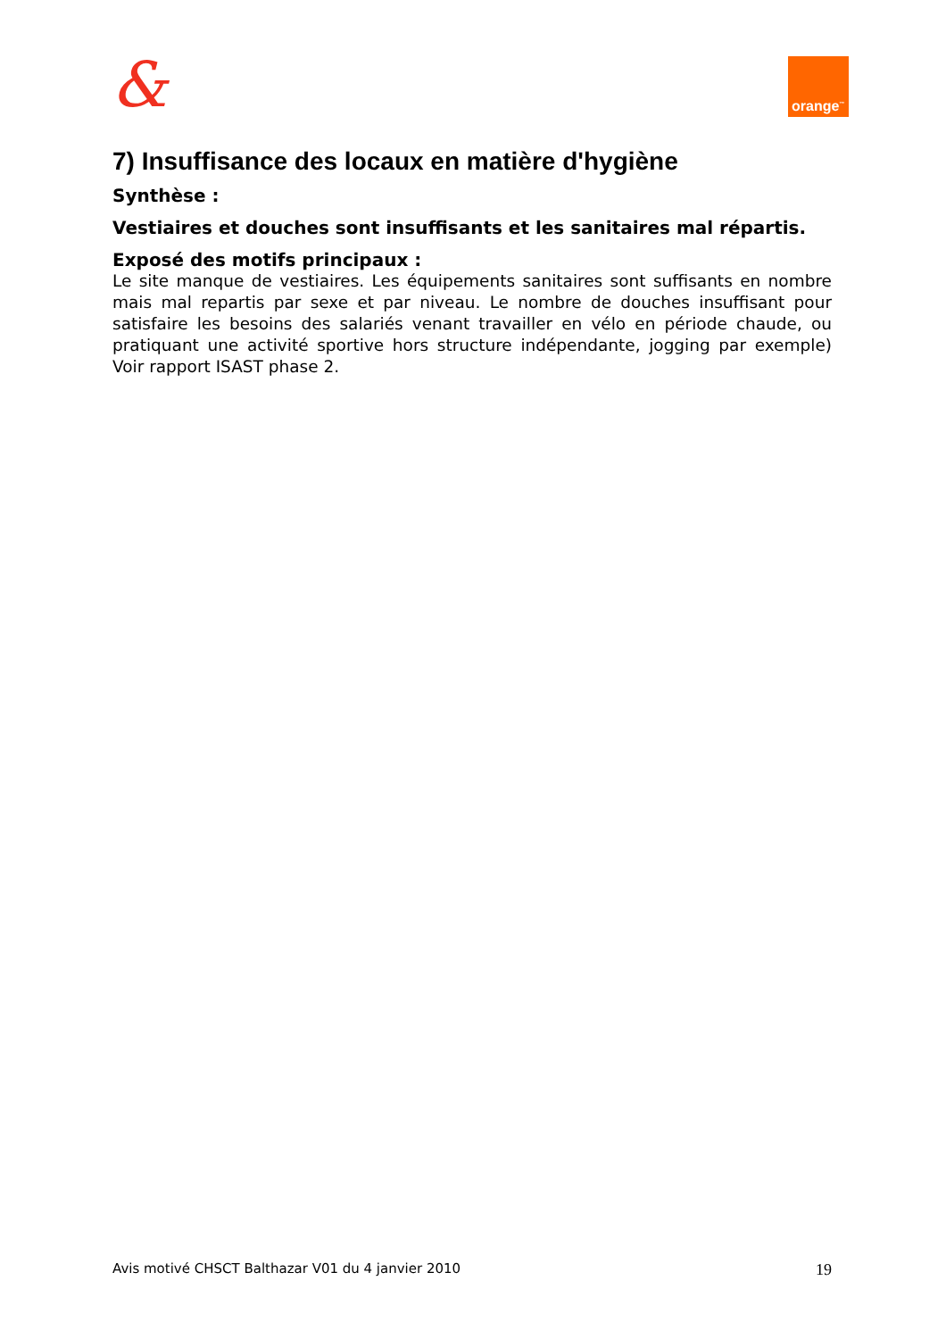& orange<sup>™</sup>
7) Insuffisance des locaux en matière d'hygiène
Synthèse :
Vestiaires et douches sont insuffisants et les sanitaires mal répartis.
Exposé des motifs principaux :
Le site manque de vestiaires. Les équipements sanitaires sont suffisants en nombre mais mal repartis par sexe et par niveau. Le nombre de douches insuffisant pour satisfaire les besoins des salariés venant travailler en vélo en période chaude, ou pratiquant une activité sportive hors structure indépendante, jogging par exemple) Voir rapport ISAST phase 2.
Avis motivé CHSCT Balthazar V01 du 4 janvier 2010 19